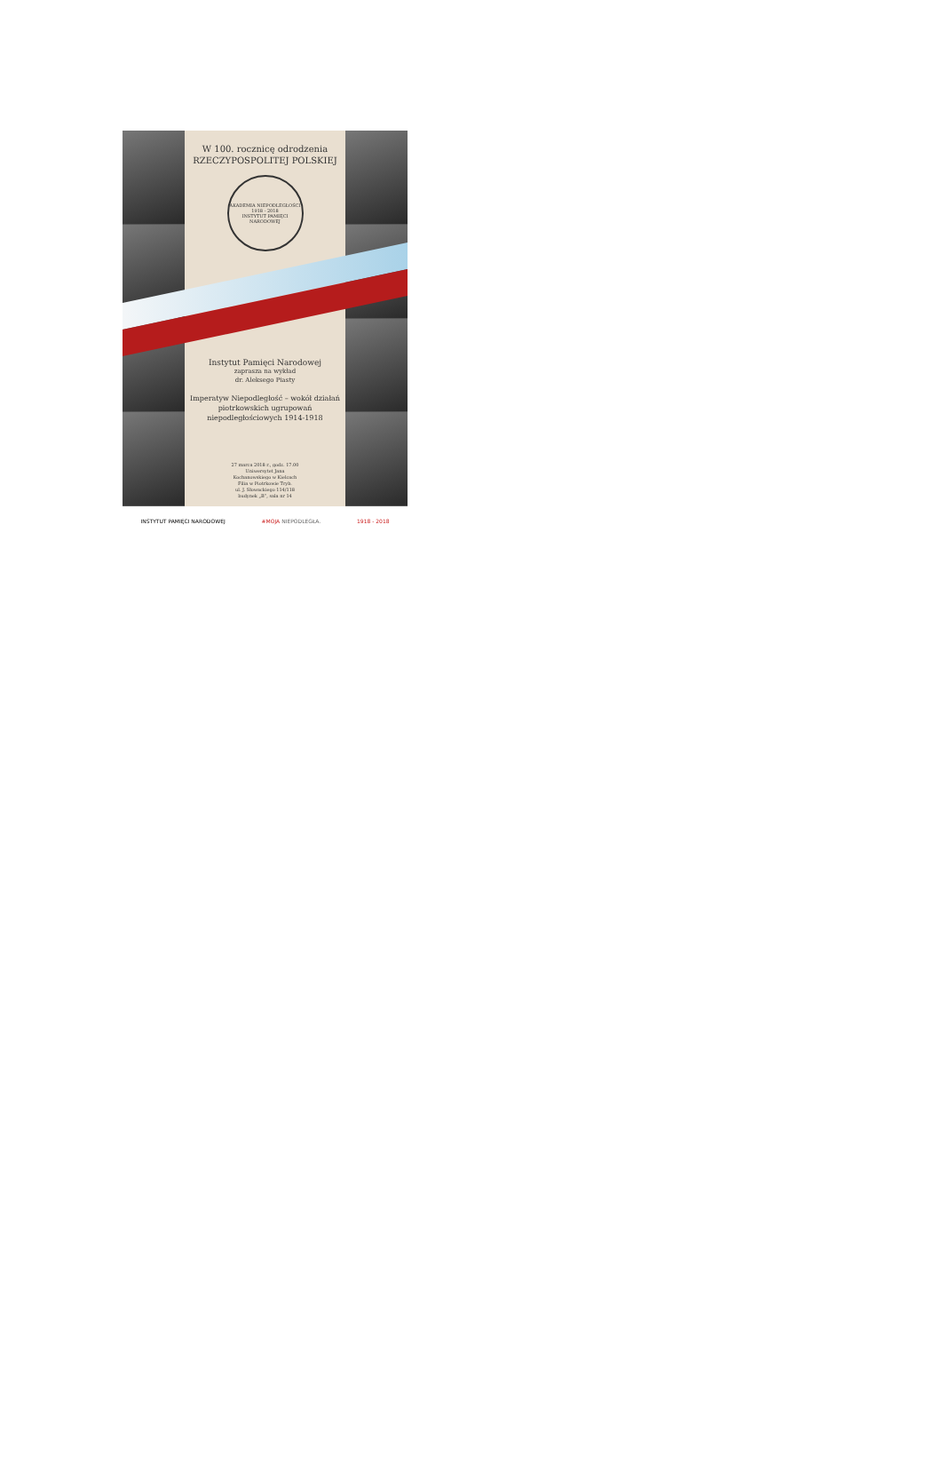W 100. rocznicę odrodzenia
RZECZYPOSPOLITEJ POLSKIEJ
AKADEMIA NIEPODLEGŁOŚCI
1918 - 2018
INSTYTUT PAMIĘCI NARODOWEJ
Instytut Pamięci Narodowej
zaprasza na wykład
dr. Aleksego Piasty
Imperatyw Niepodległość – wokół działań piotrkowskich ugrupowań niepodległościowych 1914-1918
27 marca 2018 r., godz. 17.00
Uniwersytet Jana
Kochanowskiego w Kielcach
Filia w Piotrkowie Tryb.
ul. J. Słowackiego 114/118
budynek „B”, sala nr 14
INSTYTUT PAMIĘCI NARODOWEJ #MOJA NIEPODLEGŁA. 1918 - 2018